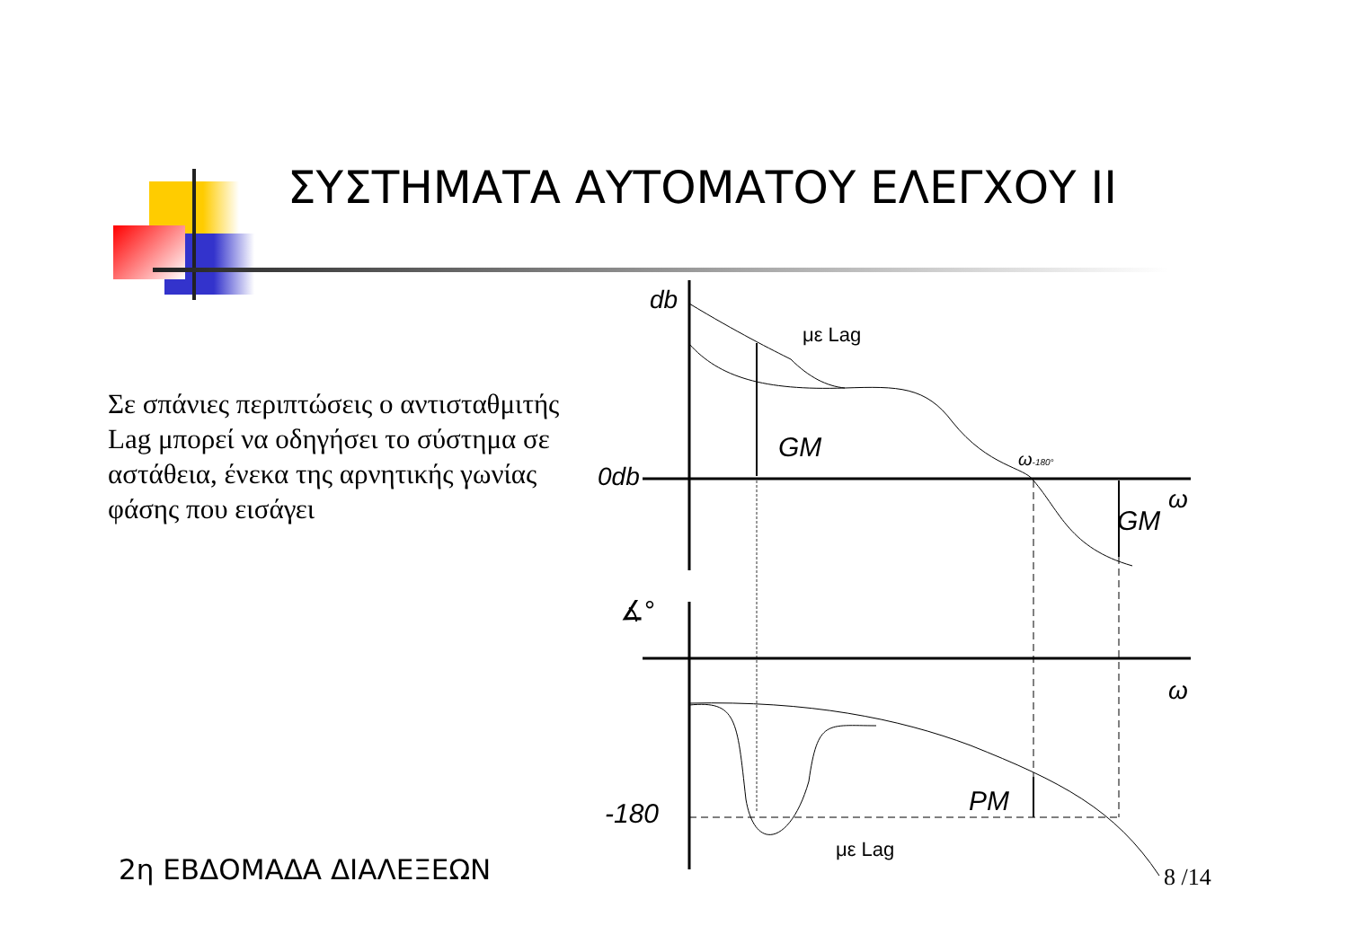ΣΥΣΤΗΜΑΤΑ ΑΥΤΟΜΑΤΟΥ ΕΛΕΓΧΟΥ II
Σε σπάνιες περιπτώσεις ο αντισταθμιτής Lag μπορεί να οδηγήσει το σύστημα σε αστάθεια, ένεκα της αρνητικής γωνίας φάσης που εισάγει
db
0db
GM
GM
ω
ω
ω-180°
-180
PM
∡°
με Lag
με Lag
2η ΕΒΔΟΜΑΔΑ ΔΙΑΛΕΞΕΩΝ 8 /14